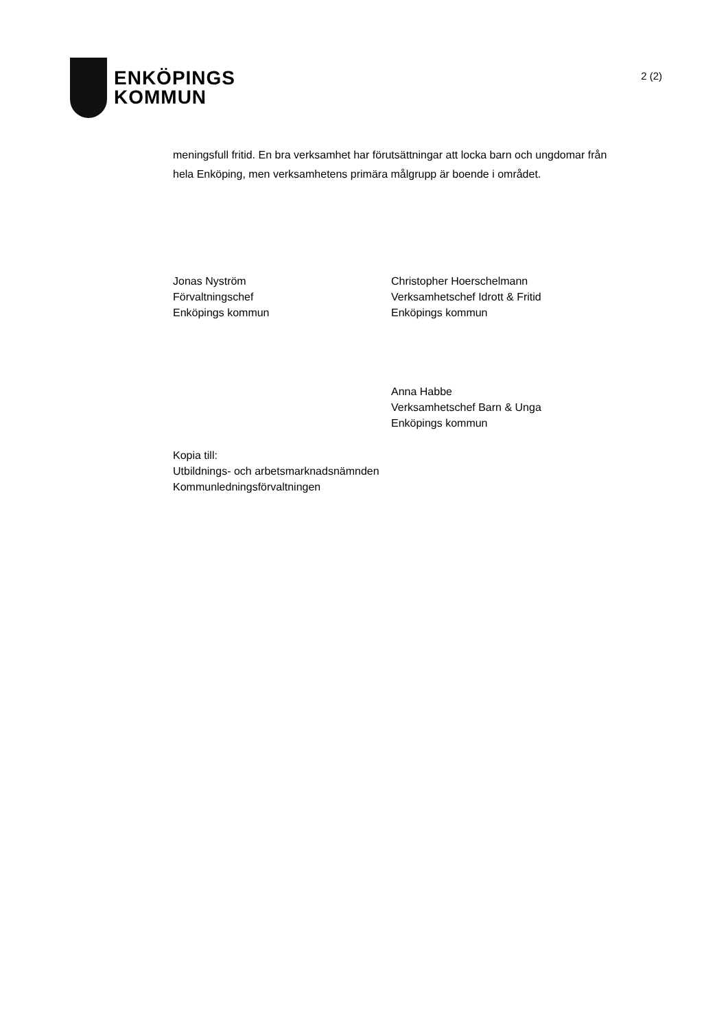ENKÖPINGS
KOMMUN
2 (2)
meningsfull fritid. En bra verksamhet har förutsättningar att locka barn och ungdomar från hela Enköping, men verksamhetens primära målgrupp är boende i området.
Jonas Nyström
Förvaltningschef
Enköpings kommun
Christopher Hoerschelmann
Verksamhetschef Idrott & Fritid
Enköpings kommun
Anna Habbe
Verksamhetschef Barn & Unga
Enköpings kommun
Kopia till:
Utbildnings- och arbetsmarknadsnämnden
Kommunledningsförvaltningen